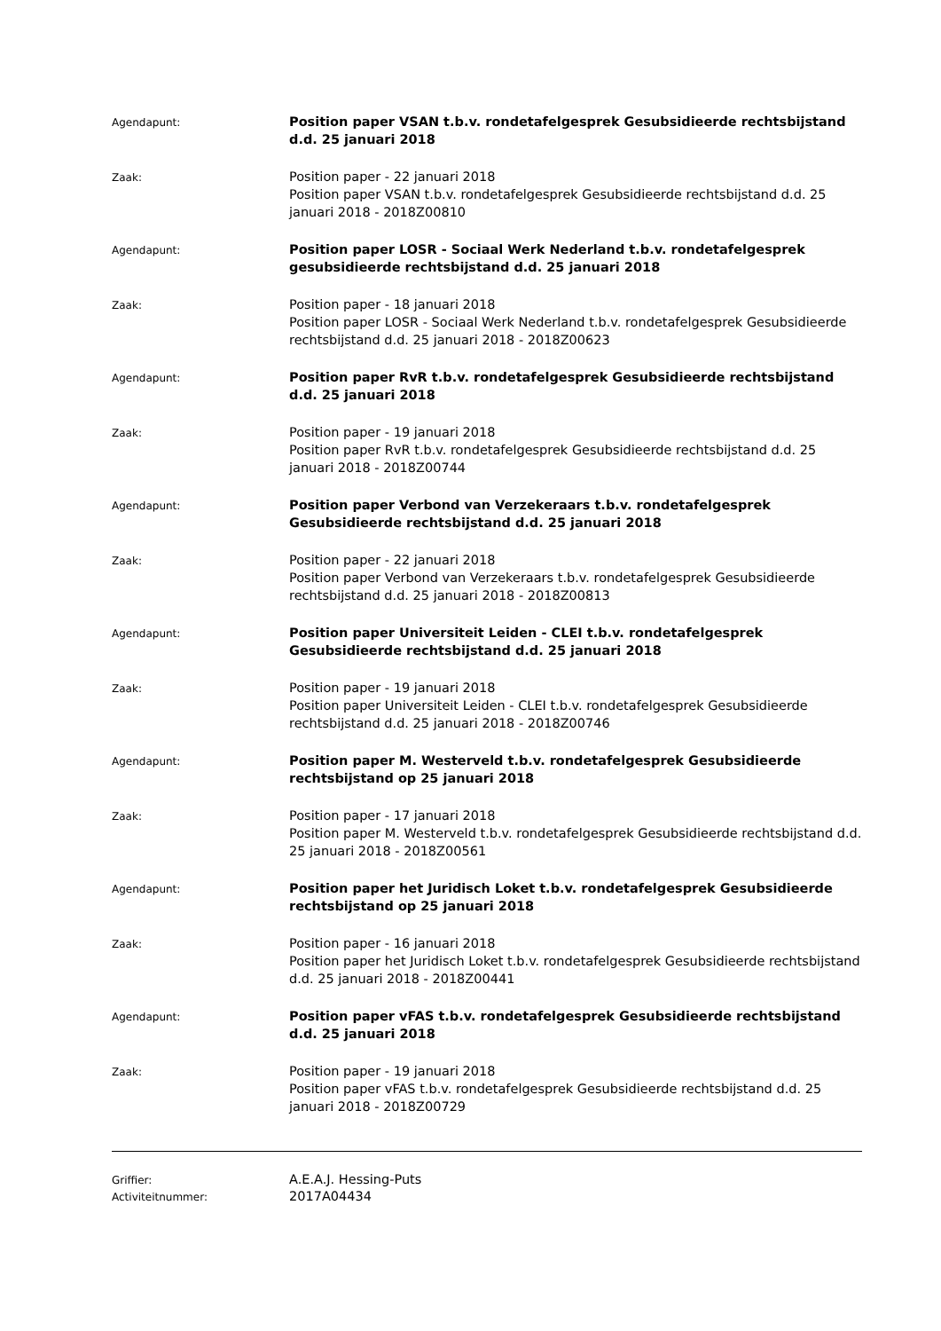Agendapunt:
Position paper VSAN t.b.v. rondetafelgesprek Gesubsidieerde rechtsbijstand d.d. 25 januari 2018
Zaak:
Position paper - 22 januari 2018
Position paper VSAN t.b.v. rondetafelgesprek Gesubsidieerde rechtsbijstand d.d. 25 januari 2018 - 2018Z00810
Agendapunt:
Position paper LOSR - Sociaal Werk Nederland t.b.v. rondetafelgesprek gesubsidieerde rechtsbijstand d.d. 25 januari 2018
Zaak:
Position paper - 18 januari 2018
Position paper LOSR - Sociaal Werk Nederland t.b.v. rondetafelgesprek Gesubsidieerde rechtsbijstand d.d. 25 januari 2018 - 2018Z00623
Agendapunt:
Position paper RvR t.b.v. rondetafelgesprek Gesubsidieerde rechtsbijstand d.d. 25 januari 2018
Zaak:
Position paper - 19 januari 2018
Position paper RvR t.b.v. rondetafelgesprek Gesubsidieerde rechtsbijstand d.d. 25 januari 2018 - 2018Z00744
Agendapunt:
Position paper Verbond van Verzekeraars t.b.v. rondetafelgesprek Gesubsidieerde rechtsbijstand d.d. 25 januari 2018
Zaak:
Position paper - 22 januari 2018
Position paper Verbond van Verzekeraars t.b.v. rondetafelgesprek Gesubsidieerde rechtsbijstand d.d. 25 januari 2018 - 2018Z00813
Agendapunt:
Position paper Universiteit Leiden - CLEI t.b.v. rondetafelgesprek Gesubsidieerde rechtsbijstand d.d. 25 januari 2018
Zaak:
Position paper - 19 januari 2018
Position paper Universiteit Leiden - CLEI t.b.v. rondetafelgesprek Gesubsidieerde rechtsbijstand d.d. 25 januari 2018 - 2018Z00746
Agendapunt:
Position paper M. Westerveld t.b.v. rondetafelgesprek Gesubsidieerde rechtsbijstand op 25 januari 2018
Zaak:
Position paper - 17 januari 2018
Position paper M. Westerveld t.b.v. rondetafelgesprek Gesubsidieerde rechtsbijstand d.d. 25 januari 2018 - 2018Z00561
Agendapunt:
Position paper het Juridisch Loket t.b.v. rondetafelgesprek Gesubsidieerde rechtsbijstand op 25 januari 2018
Zaak:
Position paper - 16 januari 2018
Position paper het Juridisch Loket t.b.v. rondetafelgesprek Gesubsidieerde rechtsbijstand d.d. 25 januari 2018 - 2018Z00441
Agendapunt:
Position paper vFAS t.b.v. rondetafelgesprek Gesubsidieerde rechtsbijstand d.d. 25 januari 2018
Zaak:
Position paper - 19 januari 2018
Position paper vFAS t.b.v. rondetafelgesprek Gesubsidieerde rechtsbijstand d.d. 25 januari 2018 - 2018Z00729
Griffier:
A.E.A.J. Hessing-Puts
Activiteitnummer:
2017A04434